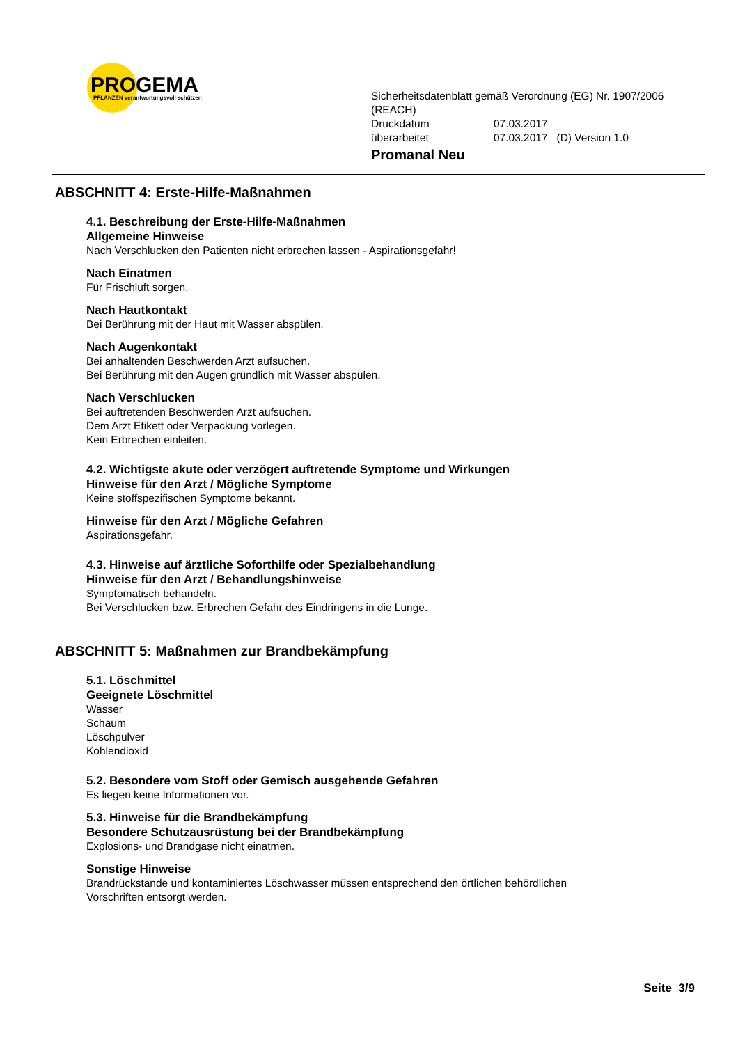PROGEMA
PFLANZEN verantwortungsvoll schützen
Sicherheitsdatenblatt gemäß Verordnung (EG) Nr. 1907/2006
(REACH)
Druckdatum 07.03.2017
überarbeitet 07.03.2017 (D) Version 1.0
Promanal Neu
ABSCHNITT 4: Erste-Hilfe-Maßnahmen
4.1. Beschreibung der Erste-Hilfe-Maßnahmen
Allgemeine Hinweise
Nach Verschlucken den Patienten nicht erbrechen lassen - Aspirationsgefahr!
Nach Einatmen
Für Frischluft sorgen.
Nach Hautkontakt
Bei Berührung mit der Haut mit Wasser abspülen.
Nach Augenkontakt
Bei anhaltenden Beschwerden Arzt aufsuchen.
Bei Berührung mit den Augen gründlich mit Wasser abspülen.
Nach Verschlucken
Bei auftretenden Beschwerden Arzt aufsuchen.
Dem Arzt Etikett oder Verpackung vorlegen.
Kein Erbrechen einleiten.
4.2. Wichtigste akute oder verzögert auftretende Symptome und Wirkungen
Hinweise für den Arzt / Mögliche Symptome
Keine stoffspezifischen Symptome bekannt.
Hinweise für den Arzt / Mögliche Gefahren
Aspirationsgefahr.
4.3. Hinweise auf ärztliche Soforthilfe oder Spezialbehandlung
Hinweise für den Arzt / Behandlungshinweise
Symptomatisch behandeln.
Bei Verschlucken bzw. Erbrechen Gefahr des Eindringens in die Lunge.
ABSCHNITT 5: Maßnahmen zur Brandbekämpfung
5.1. Löschmittel
Geeignete Löschmittel
Wasser
Schaum
Löschpulver
Kohlendioxid
5.2. Besondere vom Stoff oder Gemisch ausgehende Gefahren
Es liegen keine Informationen vor.
5.3. Hinweise für die Brandbekämpfung
Besondere Schutzausrüstung bei der Brandbekämpfung
Explosions- und Brandgase nicht einatmen.
Sonstige Hinweise
Brandrückstände und kontaminiertes Löschwasser müssen entsprechend den örtlichen behördlichen
Vorschriften entsorgt werden.
Seite 3/9